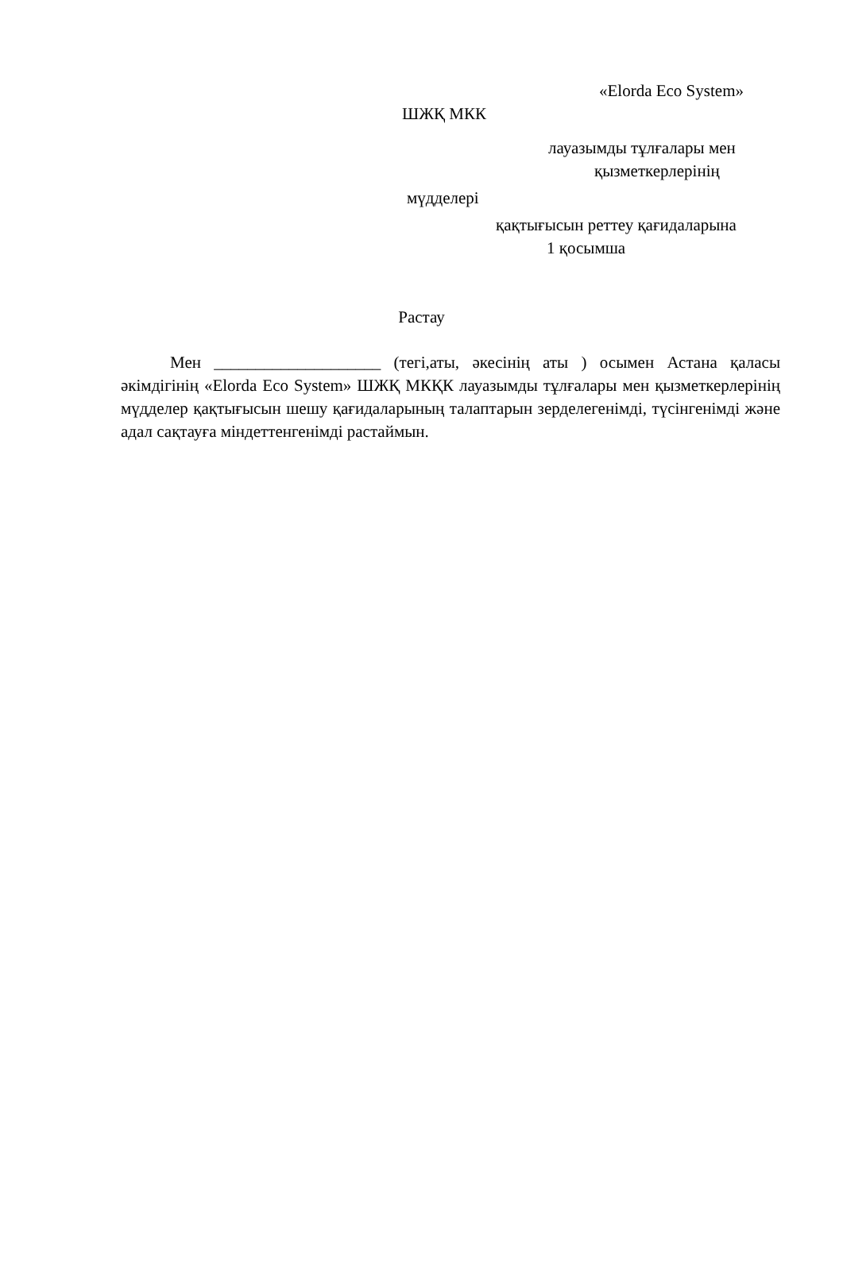«Elorda Eco System»
ШЖҚ МКК
лауазымды тұлғалары мен
қызметкерлерінің
мүдделері
қақтығысын реттеу қағидаларына
1 қосымша
Растау
Мен ____________________ (тегі,аты, әкесінің аты ) осымен Астана қаласы әкімдігінің «Elorda Eco System» ШЖҚ МКҚК лауазымды тұлғалары мен қызметкерлерінің мүдделер қақтығысын шешу қағидаларының талаптарын зерделегенімді, түсінгенімді және адал сақтауға міндеттенгенімді растаймын.